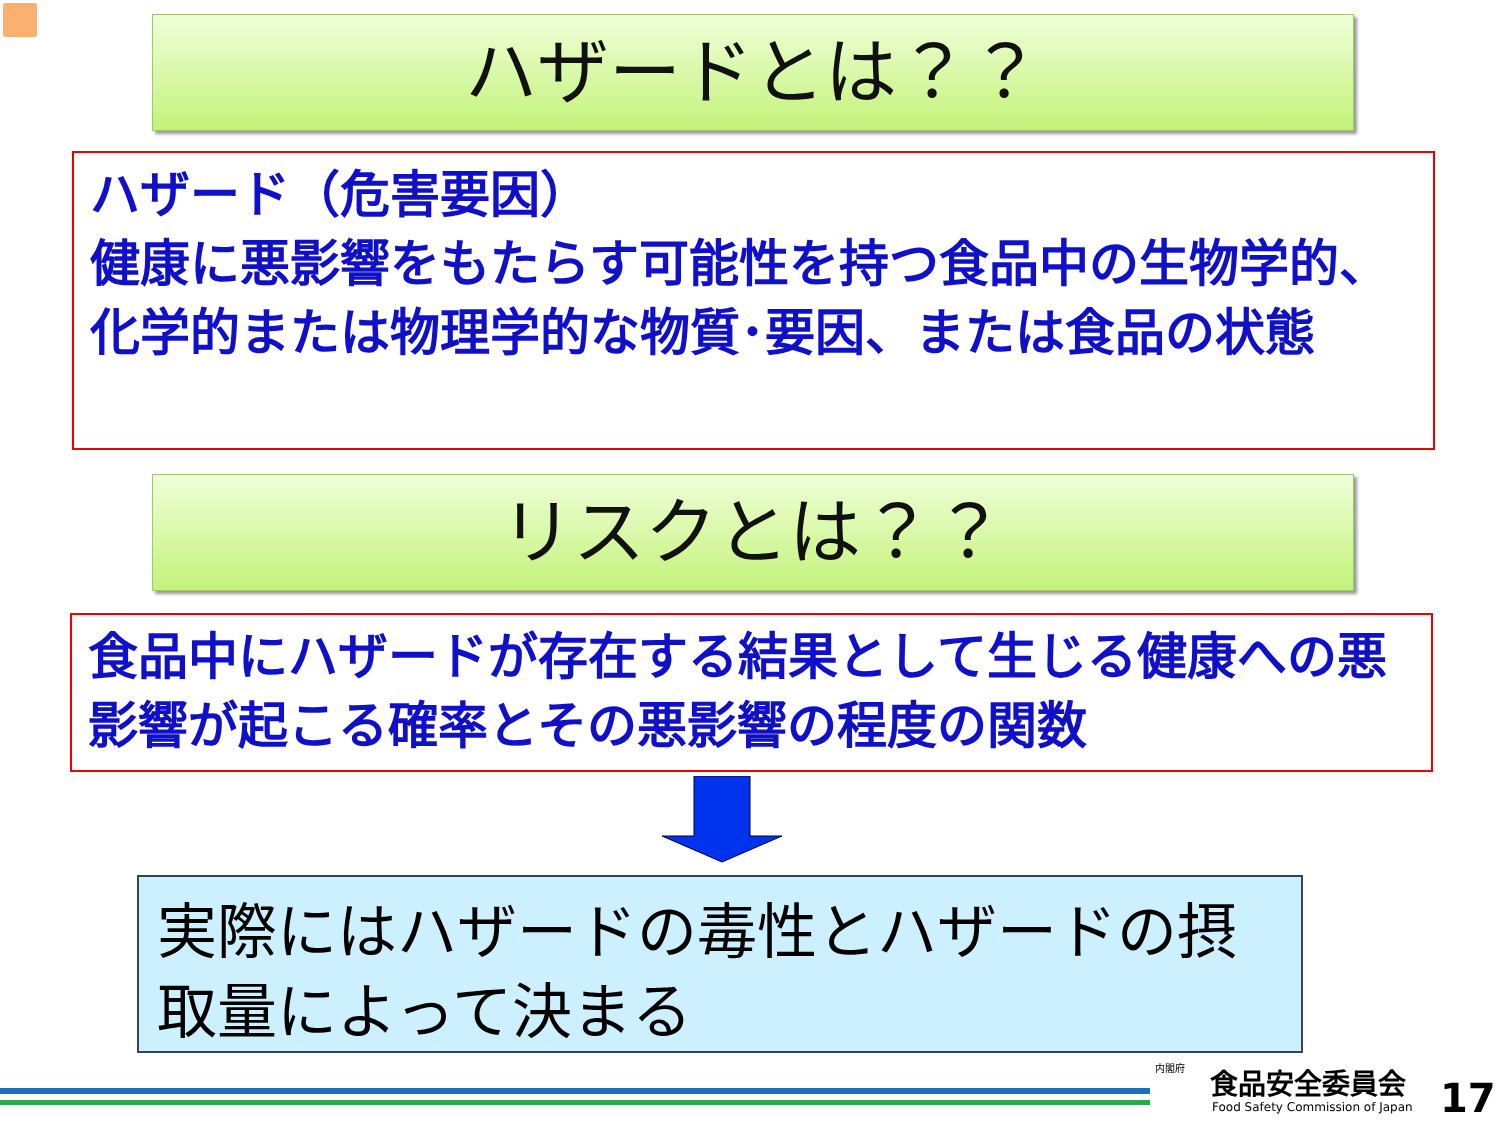ハザードとは？？
ハザード（危害要因）
健康に悪影響をもたらす可能性を持つ食品中の生物学的、化学的または物理学的な物質･要因、または食品の状態
リスクとは？？
食品中にハザードが存在する結果として生じる健康への悪影響が起こる確率とその悪影響の程度の関数
実際にはハザードの毒性とハザードの摂取量によって決まる
内閣府 食品安全委員会
Food Safety Commission of Japan
17